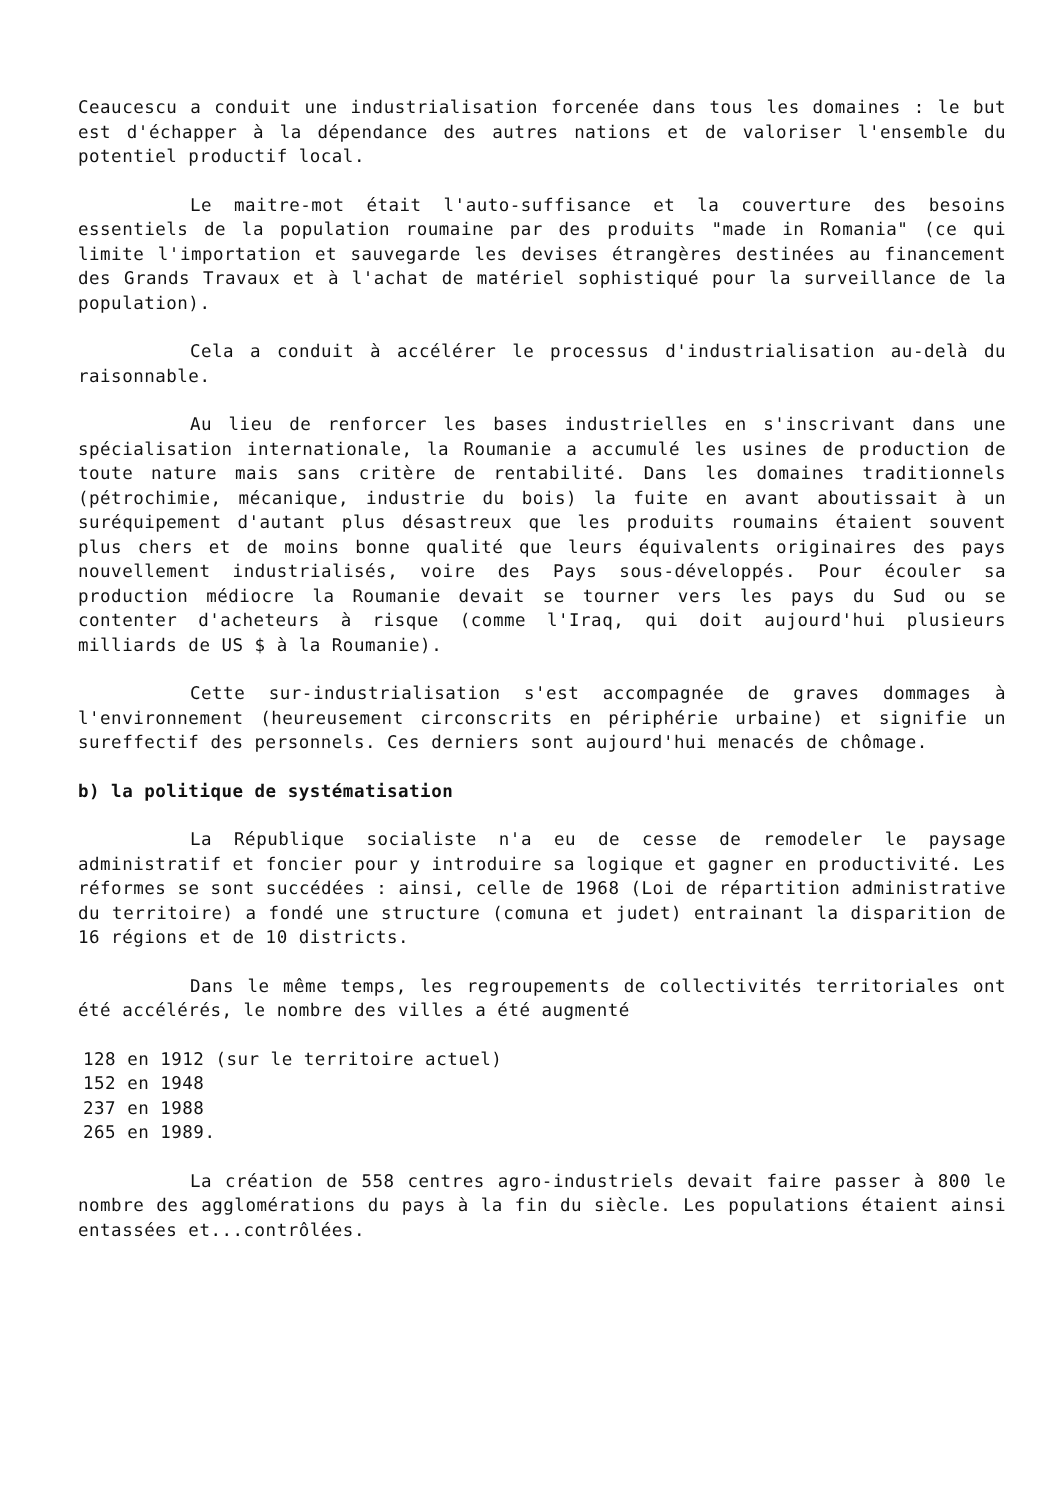Ceaucescu a conduit une industrialisation forcenée dans tous les domaines : le but est d'échapper à la dépendance des autres nations et de valoriser l'ensemble du potentiel productif local.
Le maitre-mot était l'auto-suffisance et la couverture des besoins essentiels de la population roumaine par des produits "made in Romania" (ce qui limite l'importation et sauvegarde les devises étrangères destinées au financement des Grands Travaux et à l'achat de matériel sophistiqué pour la surveillance de la population).
Cela a conduit à accélérer le processus d'industrialisation au-delà du raisonnable.
Au lieu de renforcer les bases industrielles en s'inscrivant dans une spécialisation internationale, la Roumanie a accumulé les usines de production de toute nature mais sans critère de rentabilité. Dans les domaines traditionnels (pétrochimie, mécanique, industrie du bois) la fuite en avant aboutissait à un suréquipement d'autant plus désastreux que les produits roumains étaient souvent plus chers et de moins bonne qualité que leurs équivalents originaires des pays nouvellement industrialisés, voire des Pays sous-développés. Pour écouler sa production médiocre la Roumanie devait se tourner vers les pays du Sud ou se contenter d'acheteurs à risque (comme l'Iraq, qui doit aujourd'hui plusieurs milliards de US $ à la Roumanie).
Cette sur-industrialisation s'est accompagnée de graves dommages à l'environnement (heureusement circonscrits en périphérie urbaine) et signifie un sureffectif des personnels. Ces derniers sont aujourd'hui menacés de chômage.
b) la politique de systématisation
La République socialiste n'a eu de cesse de remodeler le paysage administratif et foncier pour y introduire sa logique et gagner en productivité. Les réformes se sont succédées : ainsi, celle de 1968 (Loi de répartition administrative du territoire) a fondé une structure (comuna et judet) entrainant la disparition de 16 régions et de 10 districts.
Dans le même temps, les regroupements de collectivités territoriales ont été accélérés, le nombre des villes a été augmenté
128 en 1912 (sur le territoire actuel)
152 en 1948
237 en 1988
265 en 1989.
La création de 558 centres agro-industriels devait faire passer à 800 le nombre des agglomérations du pays à la fin du siècle. Les populations étaient ainsi entassées et...contrôlées.